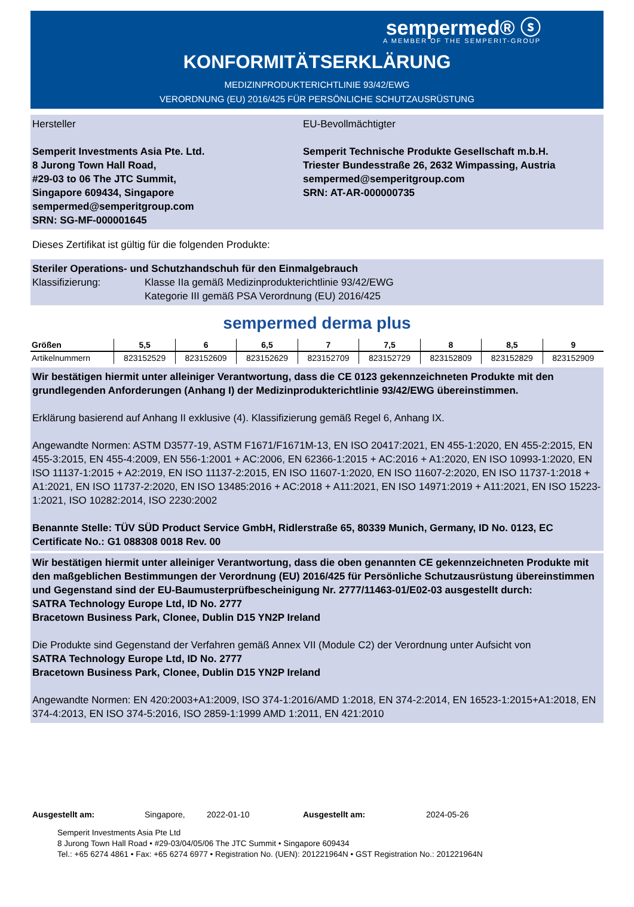sempermed® ⓢ
A MEMBER OF THE SEMPERIT-GROUP
KONFORMITÄTSERKLÄRUNG
MEDIZINPRODUKTERICHTLINIE 93/42/EWG
VERORDNUNG (EU) 2016/425 FÜR PERSÖNLICHE SCHUTZAUSRÜSTUNG
Hersteller
Semperit Investments Asia Pte. Ltd.
8 Jurong Town Hall Road,
#29-03 to 06 The JTC Summit,
Singapore 609434, Singapore
sempermed@semperitgroup.com
SRN: SG-MF-000001645
EU-Bevollmächtigter
Semperit Technische Produkte Gesellschaft m.b.H.
Triester Bundesstraße 26, 2632 Wimpassing, Austria
sempermed@semperitgroup.com
SRN: AT-AR-000000735
Dieses Zertifikat ist gültig für die folgenden Produkte:
Steriler Operations- und Schutzhandschuh für den Einmalgebrauch
Klassifizierung: Klasse IIa gemäß Medizinprodukterichtlinie 93/42/EWG
Kategorie III gemäß PSA Verordnung (EU) 2016/425
sempermed derma plus
| Größen | 5,5 | 6 | 6,5 | 7 | 7,5 | 8 | 8,5 | 9 |
| --- | --- | --- | --- | --- | --- | --- | --- | --- |
| Artikelnummern | 823152529 | 823152609 | 823152629 | 823152709 | 823152729 | 823152809 | 823152829 | 823152909 |
Wir bestätigen hiermit unter alleiniger Verantwortung, dass die CE 0123 gekennzeichneten Produkte mit den grundlegenden Anforderungen (Anhang I) der Medizinprodukterichtlinie 93/42/EWG übereinstimmen.
Erklärung basierend auf Anhang II exklusive (4). Klassifizierung gemäß Regel 6, Anhang IX.
Angewandte Normen: ASTM D3577-19, ASTM F1671/F1671M-13, EN ISO 20417:2021, EN 455-1:2020, EN 455-2:2015, EN 455-3:2015, EN 455-4:2009, EN 556-1:2001 + AC:2006, EN 62366-1:2015 + AC:2016 + A1:2020, EN ISO 10993-1:2020, EN ISO 11137-1:2015 + A2:2019, EN ISO 11137-2:2015, EN ISO 11607-1:2020, EN ISO 11607-2:2020, EN ISO 11737-1:2018 + A1:2021, EN ISO 11737-2:2020, EN ISO 13485:2016 + AC:2018 + A11:2021, EN ISO 14971:2019 + A11:2021, EN ISO 15223-1:2021, ISO 10282:2014, ISO 2230:2002
Benannte Stelle: TÜV SÜD Product Service GmbH, Ridlerstraße 65, 80339 Munich, Germany, ID No. 0123, EC Certificate No.: G1 088308 0018 Rev. 00
Wir bestätigen hiermit unter alleiniger Verantwortung, dass die oben genannten CE gekennzeichneten Produkte mit den maßgeblichen Bestimmungen der Verordnung (EU) 2016/425 für Persönliche Schutzausrüstung übereinstimmen und Gegenstand sind der EU-Baumusterprüfbescheinigung Nr. 2777/11463-01/E02-03 ausgestellt durch:
SATRA Technology Europe Ltd, ID No. 2777
Bracetown Business Park, Clonee, Dublin D15 YN2P Ireland
Die Produkte sind Gegenstand der Verfahren gemäß Annex VII (Module C2) der Verordnung unter Aufsicht von
SATRA Technology Europe Ltd, ID No. 2777
Bracetown Business Park, Clonee, Dublin D15 YN2P Ireland
Angewandte Normen: EN 420:2003+A1:2009, ISO 374-1:2016/AMD 1:2018, EN 374-2:2014, EN 16523-1:2015+A1:2018, EN 374-4:2013, EN ISO 374-5:2016, ISO 2859-1:1999 AMD 1:2011, EN 421:2010
Ausgestellt am: Singapore, 2022-01-10 Ausgestellt am: 2024-05-26
Semperit Investments Asia Pte Ltd
8 Jurong Town Hall Road • #29-03/04/05/06 The JTC Summit • Singapore 609434
Tel.: +65 6274 4861 • Fax: +65 6274 6977 • Registration No. (UEN): 201221964N • GST Registration No.: 201221964N